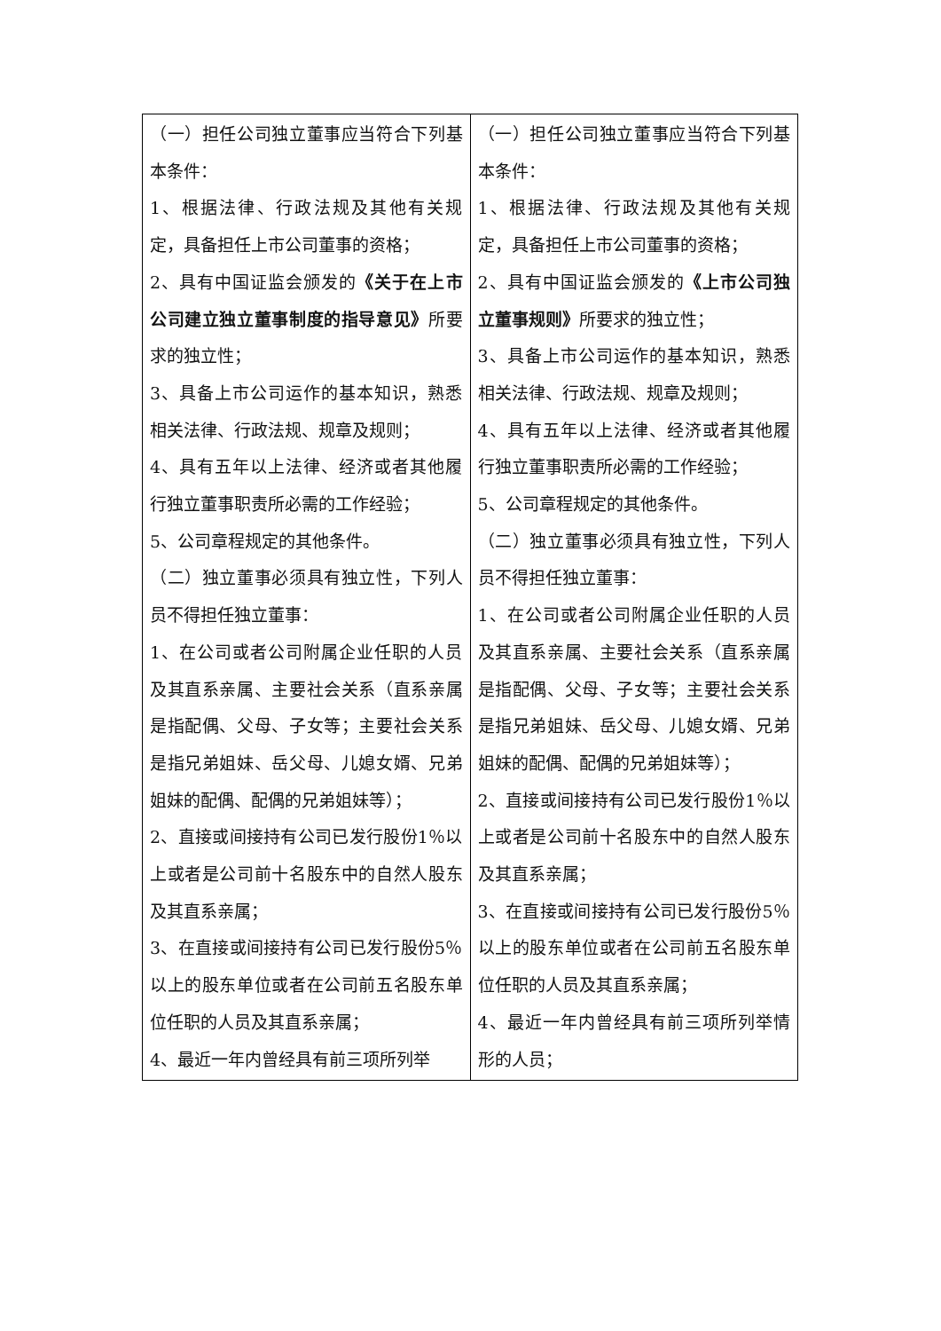| （一）担任公司独立董事应当符合下列基本条件： 1、根据法律、行政法规及其他有关规定，具备担任上市公司董事的资格； 2、具有中国证监会颁发的 《关于在上市公司建立独立董事制度的指导意见》 所要求的独立性； 3、具备上市公司运作的基本知识，熟悉相关法律、行政法规、规章及规则； 4、具有五年以上法律、经济或者其他履行独立董事职责所必需的工作经验； 5、公司章程规定的其他条件。 （二）独立董事必须具有独立性，下列人员不得担任独立董事： 1、在公司或者公司附属企业任职的人员及其直系亲属、主要社会关系（直系亲属是指配偶、父母、子女等；主要社会关系是指兄弟姐妹、岳父母、儿媳女婿、兄弟姐妹的配偶、配偶的兄弟姐妹等）； 2、直接或间接持有公司已发行股份1％以上或者是公司前十名股东中的自然人股东及其直系亲属； 3、在直接或间接持有公司已发行股份5％以上的股东单位或者在公司前五名股东单位任职的人员及其直系亲属； 4、最近一年内曾经具有前三项所列举 | （一）担任公司独立董事应当符合下列基本条件： 1、根据法律、行政法规及其他有关规定，具备担任上市公司董事的资格； 2、具有中国证监会颁发的 《上市公司独立董事规则》 所要求的独立性； 3、具备上市公司运作的基本知识，熟悉相关法律、行政法规、规章及规则； 4、具有五年以上法律、经济或者其他履行独立董事职责所必需的工作经验； 5、公司章程规定的其他条件。 （二）独立董事必须具有独立性，下列人员不得担任独立董事： 1、在公司或者公司附属企业任职的人员及其直系亲属、主要社会关系（直系亲属是指配偶、父母、子女等；主要社会关系是指兄弟姐妹、岳父母、儿媳女婿、兄弟姐妹的配偶、配偶的兄弟姐妹等）； 2、直接或间接持有公司已发行股份1％以上或者是公司前十名股东中的自然人股东及其直系亲属； 3、在直接或间接持有公司已发行股份5％以上的股东单位或者在公司前五名股东单位任职的人员及其直系亲属； 4、最近一年内曾经具有前三项所列举情形的人员； |